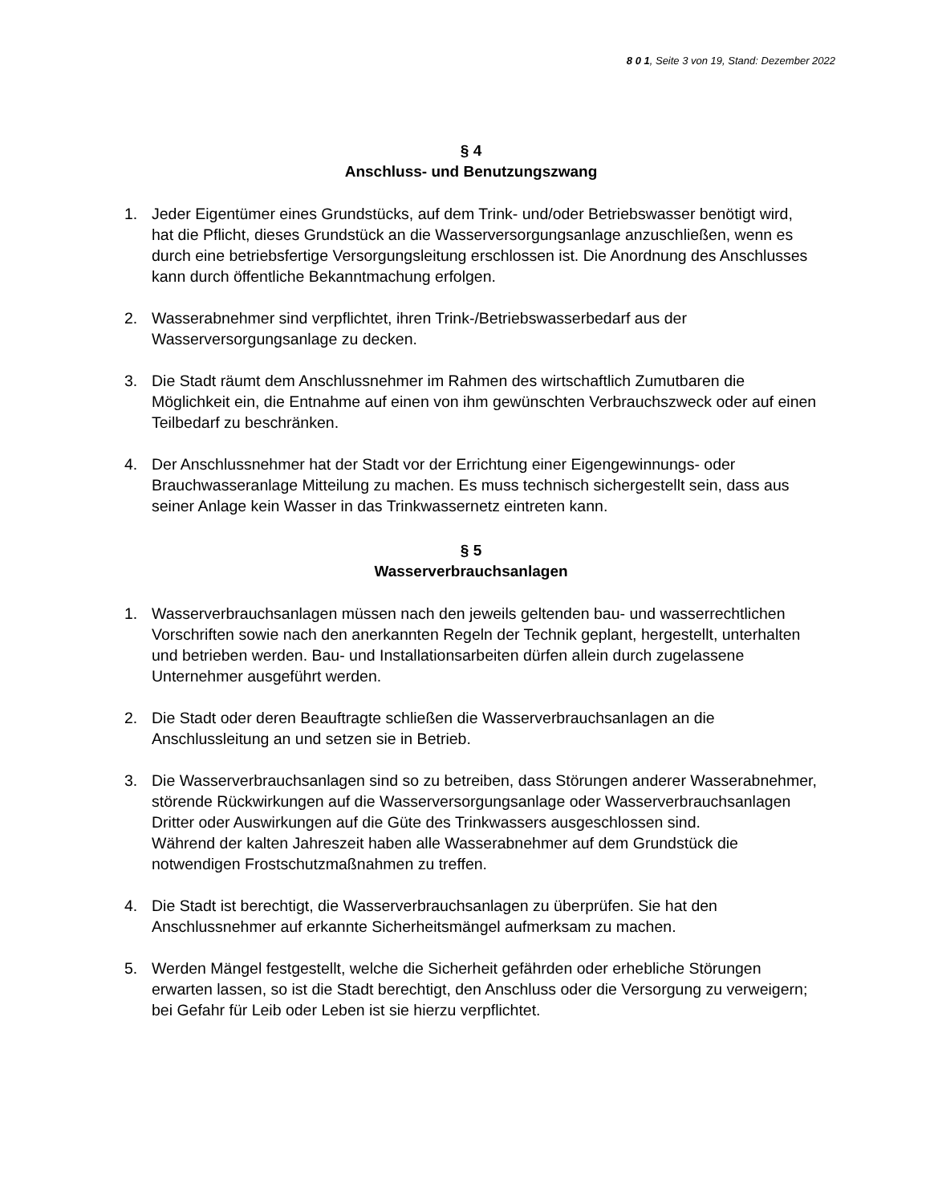8 0 1, Seite 3 von 19, Stand: Dezember 2022
§ 4
Anschluss- und Benutzungszwang
1. Jeder Eigentümer eines Grundstücks, auf dem Trink- und/oder Betriebswasser benötigt wird, hat die Pflicht, dieses Grundstück an die Wasserversorgungsanlage anzuschließen, wenn es durch eine betriebsfertige Versorgungsleitung erschlossen ist. Die Anordnung des Anschlusses kann durch öffentliche Bekanntmachung erfolgen.
2. Wasserabnehmer sind verpflichtet, ihren Trink-/Betriebswasserbedarf aus der Wasserversorgungsanlage zu decken.
3. Die Stadt räumt dem Anschlussnehmer im Rahmen des wirtschaftlich Zumutbaren die Möglichkeit ein, die Entnahme auf einen von ihm gewünschten Verbrauchszweck oder auf einen Teilbedarf zu beschränken.
4. Der Anschlussnehmer hat der Stadt vor der Errichtung einer Eigengewinnungs- oder Brauchwasseranlage Mitteilung zu machen. Es muss technisch sichergestellt sein, dass aus seiner Anlage kein Wasser in das Trinkwassernetz eintreten kann.
§ 5
Wasserverbrauchsanlagen
1. Wasserverbrauchsanlagen müssen nach den jeweils geltenden bau- und wasserrechtlichen Vorschriften sowie nach den anerkannten Regeln der Technik geplant, hergestellt, unterhalten und betrieben werden. Bau- und Installationsarbeiten dürfen allein durch zugelassene Unternehmer ausgeführt werden.
2. Die Stadt oder deren Beauftragte schließen die Wasserverbrauchsanlagen an die Anschlussleitung an und setzen sie in Betrieb.
3. Die Wasserverbrauchsanlagen sind so zu betreiben, dass Störungen anderer Wasserabnehmer, störende Rückwirkungen auf die Wasserversorgungsanlage oder Wasserverbrauchsanlagen Dritter oder Auswirkungen auf die Güte des Trinkwassers ausgeschlossen sind.
Während der kalten Jahreszeit haben alle Wasserabnehmer auf dem Grundstück die notwendigen Frostschutzmaßnahmen zu treffen.
4. Die Stadt ist berechtigt, die Wasserverbrauchsanlagen zu überprüfen. Sie hat den Anschlussnehmer auf erkannte Sicherheitsmängel aufmerksam zu machen.
5. Werden Mängel festgestellt, welche die Sicherheit gefährden oder erhebliche Störungen erwarten lassen, so ist die Stadt berechtigt, den Anschluss oder die Versorgung zu verweigern; bei Gefahr für Leib oder Leben ist sie hierzu verpflichtet.